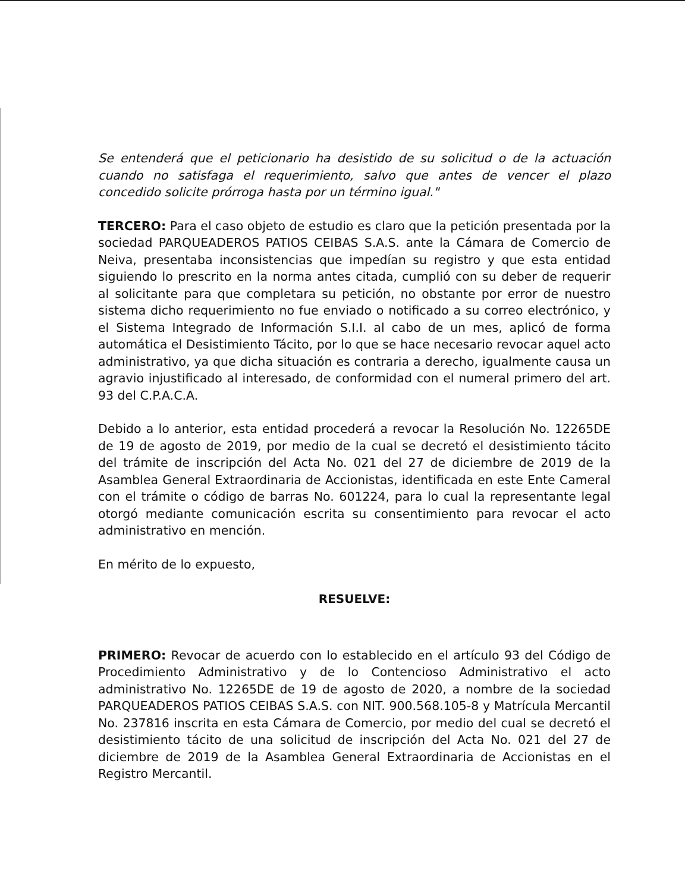Se entenderá que el peticionario ha desistido de su solicitud o de la actuación cuando no satisfaga el requerimiento, salvo que antes de vencer el plazo concedido solicite prórroga hasta por un término igual."
TERCERO: Para el caso objeto de estudio es claro que la petición presentada por la sociedad PARQUEADEROS PATIOS CEIBAS S.A.S. ante la Cámara de Comercio de Neiva, presentaba inconsistencias que impedían su registro y que esta entidad siguiendo lo prescrito en la norma antes citada, cumplió con su deber de requerir al solicitante para que completara su petición, no obstante por error de nuestro sistema dicho requerimiento no fue enviado o notificado a su correo electrónico, y el Sistema Integrado de Información S.I.I. al cabo de un mes, aplicó de forma automática el Desistimiento Tácito, por lo que se hace necesario revocar aquel acto administrativo, ya que dicha situación es contraria a derecho, igualmente causa un agravio injustificado al interesado, de conformidad con el numeral primero del art. 93 del C.P.A.C.A.
Debido a lo anterior, esta entidad procederá a revocar la Resolución No. 12265DE de 19 de agosto de 2019, por medio de la cual se decretó el desistimiento tácito del trámite de inscripción del Acta No. 021 del 27 de diciembre de 2019 de la Asamblea General Extraordinaria de Accionistas, identificada en este Ente Cameral con el trámite o código de barras No. 601224, para lo cual la representante legal otorgó mediante comunicación escrita su consentimiento para revocar el acto administrativo en mención.
En mérito de lo expuesto,
RESUELVE:
PRIMERO: Revocar de acuerdo con lo establecido en el artículo 93 del Código de Procedimiento Administrativo y de lo Contencioso Administrativo el acto administrativo No. 12265DE de 19 de agosto de 2020, a nombre de la sociedad PARQUEADEROS PATIOS CEIBAS S.A.S. con NIT. 900.568.105-8 y Matrícula Mercantil No. 237816 inscrita en esta Cámara de Comercio, por medio del cual se decretó el desistimiento tácito de una solicitud de inscripción del Acta No. 021 del 27 de diciembre de 2019 de la Asamblea General Extraordinaria de Accionistas en el Registro Mercantil.